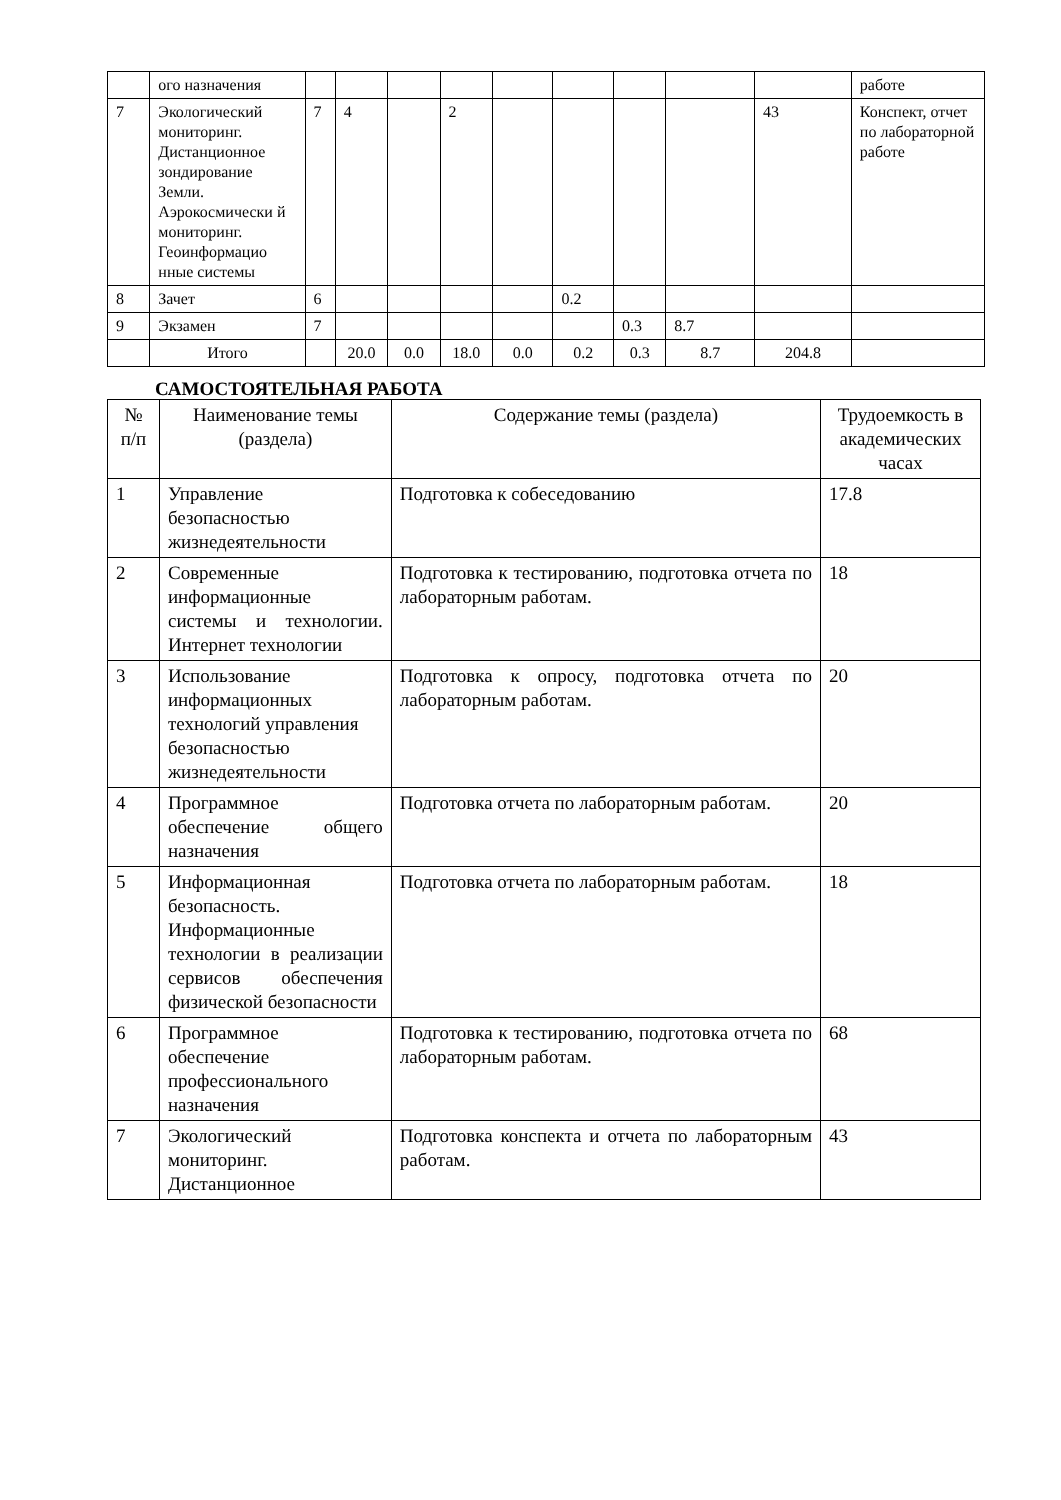| | ого назначения | | | | | | | | | | работе |
| 7 | Экологический мониторинг. Дистанционное зондирование Земли. Аэрокосмически й мониторинг. Геоинформацио нные системы | 7 | 4 | | 2 | | | | | 43 | Конспект, отчет по лабораторной работе |
| 8 | Зачет | 6 | | | | | 0.2 | | | | |
| 9 | Экзамен | 7 | | | | | | 0.3 | 8.7 | | |
| | Итого | | 20.0 | 0.0 | 18.0 | 0.0 | 0.2 | 0.3 | 8.7 | 204.8 | |
САМОСТОЯТЕЛЬНАЯ РАБОТА
| № п/п | Наименование темы (раздела) | Содержание темы (раздела) | Трудоемкость в академических часах |
| --- | --- | --- | --- |
| 1 | Управление безопасностью жизнедеятельности | Подготовка к собеседованию | 17.8 |
| 2 | Современные информационные системы и технологии. Интернет технологии | Подготовка к тестированию, подготовка отчета по лабораторным работам. | 18 |
| 3 | Использование информационных технологий управления безопасностью жизнедеятельности | Подготовка к опросу, подготовка отчета по лабораторным работам. | 20 |
| 4 | Программное обеспечение общего назначения | Подготовка отчета по лабораторным работам. | 20 |
| 5 | Информационная безопасность. Информационные технологии в реализации сервисов обеспечения физической безопасности | Подготовка отчета по лабораторным работам. | 18 |
| 6 | Программное обеспечение профессионального назначения | Подготовка к тестированию, подготовка отчета по лабораторным работам. | 68 |
| 7 | Экологический мониторинг. Дистанционное | Подготовка конспекта и отчета по лабораторным работам. | 43 |